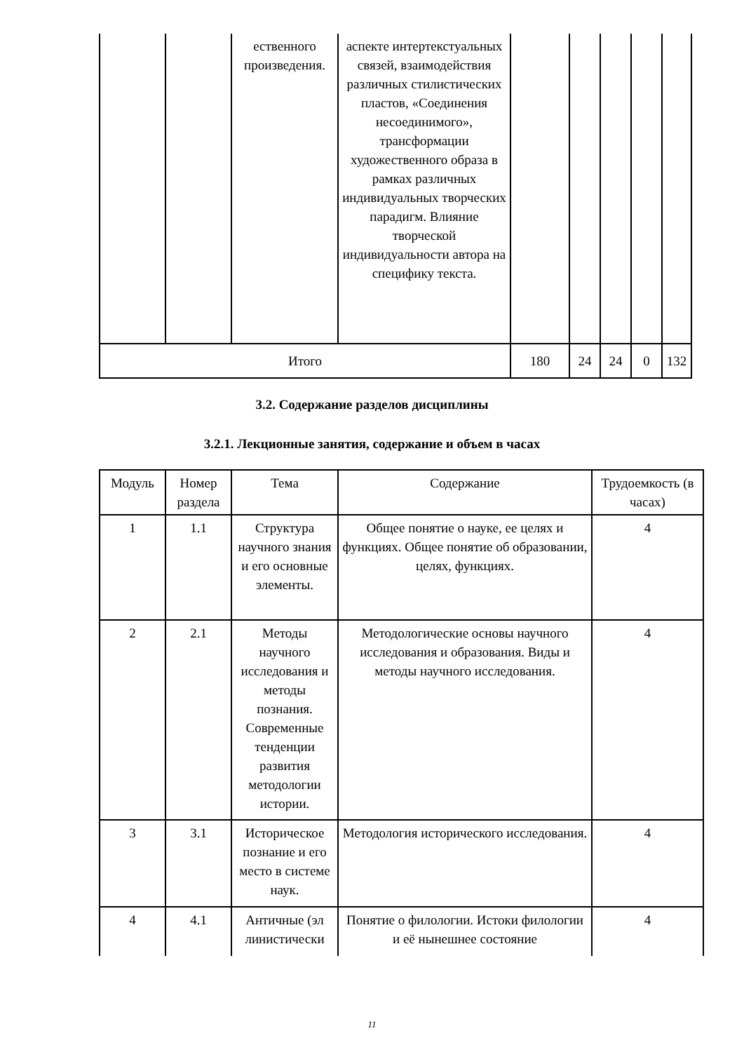| | | ественного произведения. | аспекте интертекстуальных связей, взаимодействия различных стилистических пластов, «Соединения несоединимого», трансформации художественного образа в рамках различных индивидуальных творческих парадигм. Влияние творческой индивидуальности автора на специфику текста. | | | | | |
| Итого | | | | 180 | 24 | 24 | 0 | 132 |
3.2. Содержание разделов дисциплины
3.2.1. Лекционные занятия, содержание и объем в часах
| Модуль | Номер раздела | Тема | Содержание | Трудоемкость (в часах) |
| --- | --- | --- | --- | --- |
| 1 | 1.1 | Структура научного знания и его основные элементы. | Общее понятие о науке, ее целях и функциях. Общее понятие об образовании, целях, функциях. | 4 |
| 2 | 2.1 | Методы научного исследования и методы познания. Современные тенденции развития методологии истории. | Методологические основы научного исследования и образования. Виды и методы научного исследования. | 4 |
| 3 | 3.1 | Историческое познание и его место в системе наук. | Методология исторического исследования. | 4 |
| 4 | 4.1 | Античные (эл линистически | Понятие о филологии. Истоки филологии и её нынешнее состояние | 4 |
11